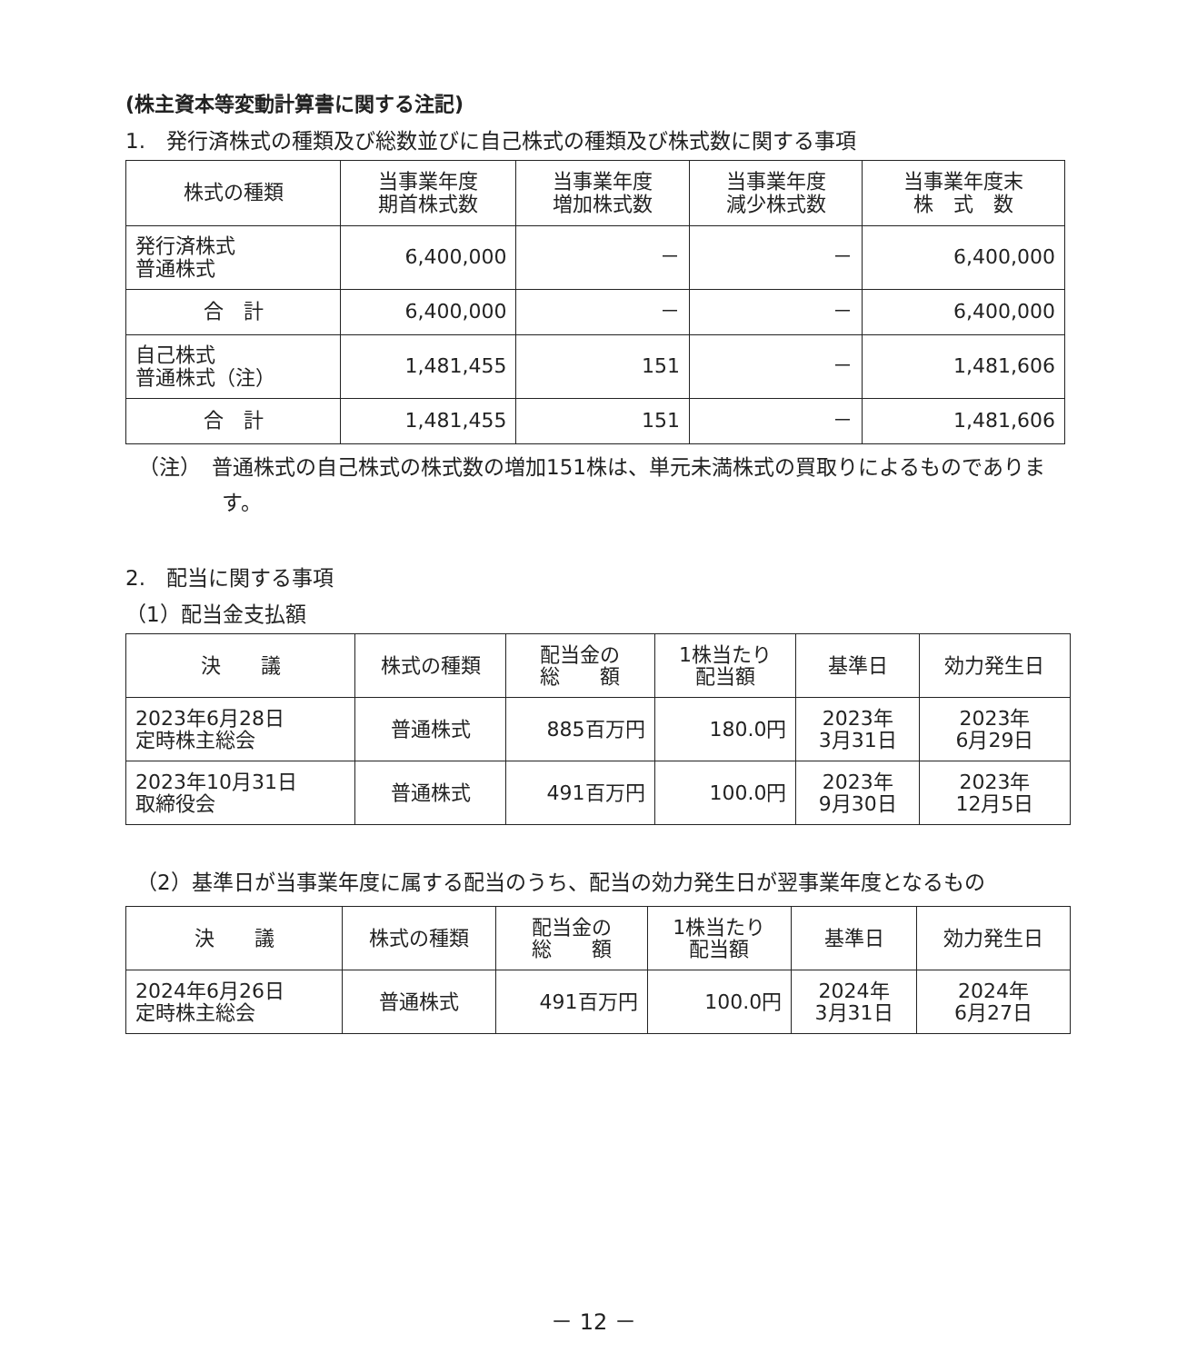(株主資本等変動計算書に関する注記)
1.　発行済株式の種類及び総数並びに自己株式の種類及び株式数に関する事項
| 株式の種類 | 当事業年度 期首株式数 | 当事業年度 増加株式数 | 当事業年度 減少株式数 | 当事業年度末 株 式 数 |
| --- | --- | --- | --- | --- |
| 発行済株式 普通株式 | 6,400,000 | － | － | 6,400,000 |
| 合 計 | 6,400,000 | － | － | 6,400,000 |
| 自己株式 普通株式（注） | 1,481,455 | 151 | － | 1,481,606 |
| 合 計 | 1,481,455 | 151 | － | 1,481,606 |
（注）　普通株式の自己株式の株式数の増加151株は、単元未満株式の買取りによるものであります。
2.　配当に関する事項
（1）配当金支払額
| 決 議 | 株式の種類 | 配当金の 総 額 | 1株当たり 配当額 | 基準日 | 効力発生日 |
| --- | --- | --- | --- | --- | --- |
| 2023年6月28日 定時株主総会 | 普通株式 | 885百万円 | 180.0円 | 2023年 3月31日 | 2023年 6月29日 |
| 2023年10月31日 取締役会 | 普通株式 | 491百万円 | 100.0円 | 2023年 9月30日 | 2023年 12月5日 |
（2）基準日が当事業年度に属する配当のうち、配当の効力発生日が翌事業年度となるもの
| 決 議 | 株式の種類 | 配当金の 総 額 | 1株当たり 配当額 | 基準日 | 効力発生日 |
| --- | --- | --- | --- | --- | --- |
| 2024年6月26日 定時株主総会 | 普通株式 | 491百万円 | 100.0円 | 2024年 3月31日 | 2024年 6月27日 |
－ 12 －